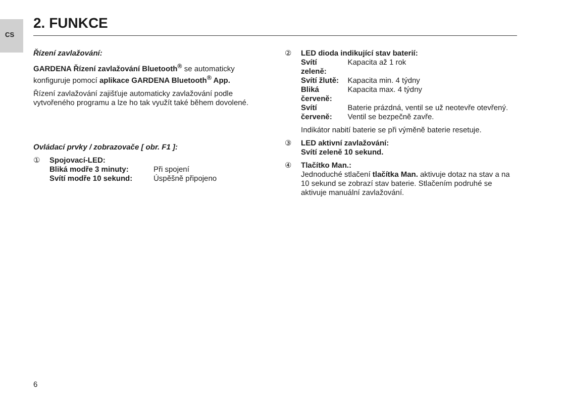CS
2. FUNKCE
Řízení zavlažování:
GARDENA Řízení zavlažování Bluetooth<sup>®</sup> se automaticky konfiguruje pomocí aplikace GARDENA Bluetooth<sup>®</sup> App.
Řízení zavlažování zajišťuje automaticky zavlažování podle vytvořeného programu a lze ho tak využít také během dovolené.
Ovládací prvky / zobrazovače [ obr. F1 ]:
① Spojovací-LED:
| Bliká modře 3 minuty: | Při spojení |
| Svítí modře 10 sekund: | Úspěšně připojeno |
② LED dioda indikující stav baterií:
| Svítí zeleně: | Kapacita až 1 rok |
| Svítí žlutě: | Kapacita min. 4 týdny |
| Bliká červeně: | Kapacita max. 4 týdny |
| Svítí červeně: | Baterie prázdná, ventil se už neotevře otevřený. Ventil se bezpečně zavře. |
Indikátor nabití baterie se při výměně baterie resetuje.
③ LED aktivní zavlažování:
Svítí zeleně 10 sekund.
④ Tlačítko Man.:
Jednoduché stlačení tlačítka Man. aktivuje dotaz na stav a na 10 sekund se zobrazí stav baterie. Stlačením podruhé se aktivuje manuální zavlažování.
6